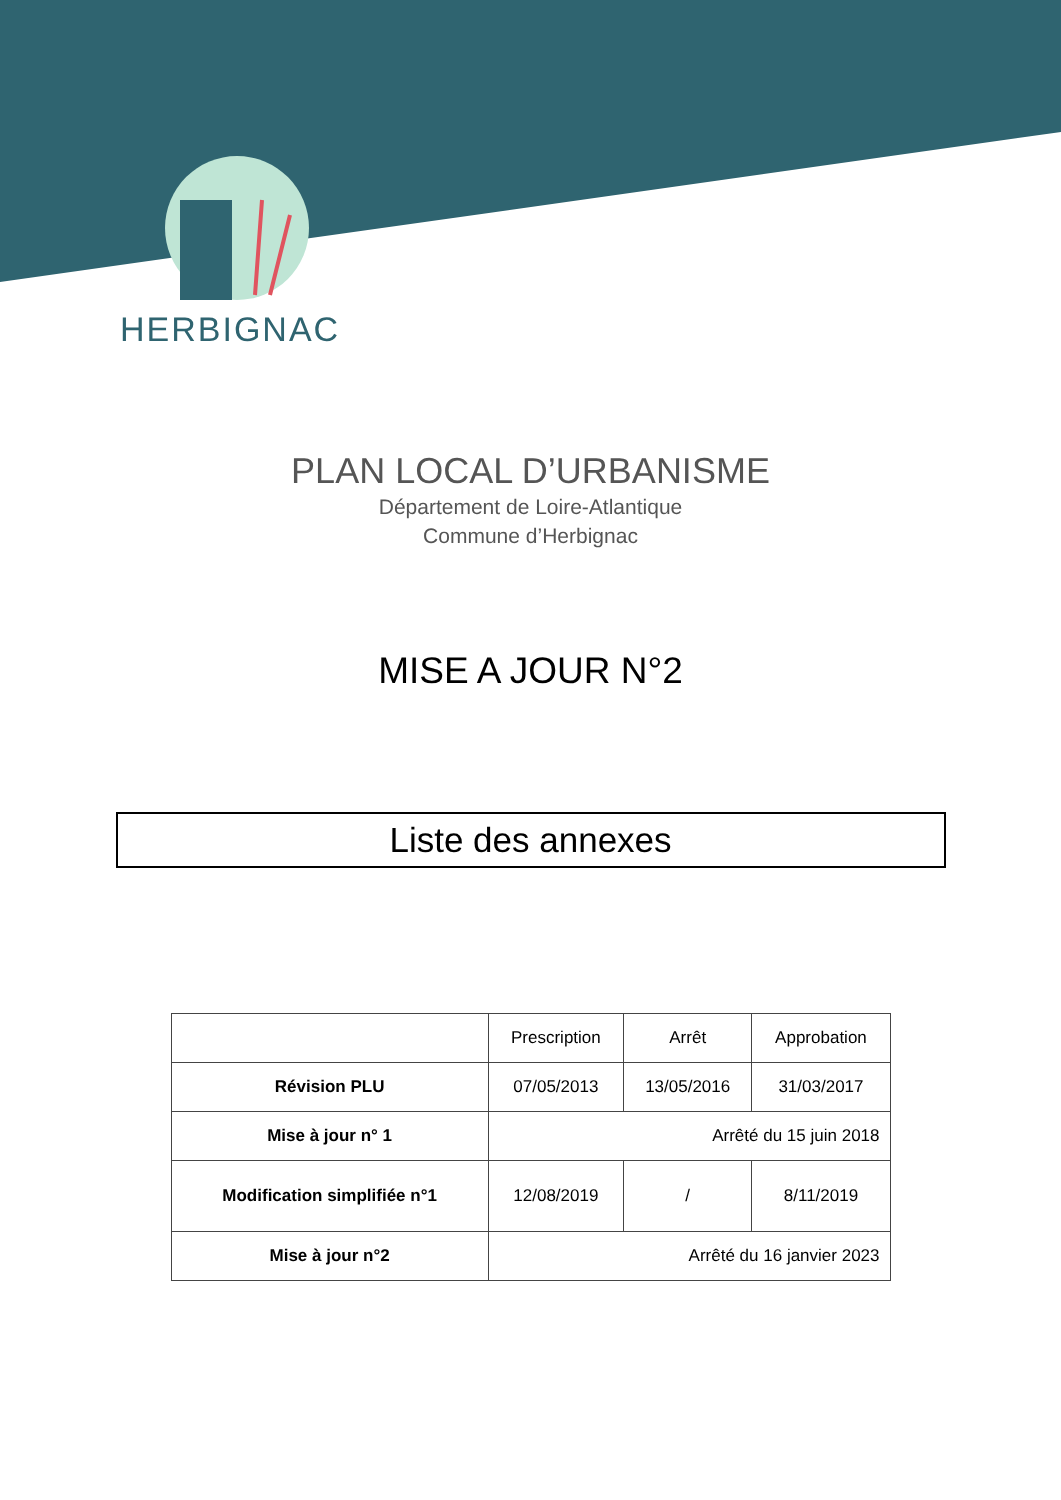HERBIGNAC
PLAN LOCAL D’URBANISME
Département de Loire-Atlantique
Commune d’Herbignac
MISE A JOUR N°2
Liste des annexes
| | Prescription | Arrêt | Approbation |
| --- | --- | --- | --- |
| Révision PLU | 07/05/2013 | 13/05/2016 | 31/03/2017 |
| Mise à jour n° 1 | Arrêté du 15 juin 2018 | | |
| Modification simplifiée n°1 | 12/08/2019 | / | 8/11/2019 |
| Mise à jour n°2 | Arrêté du 16 janvier 2023 | | |